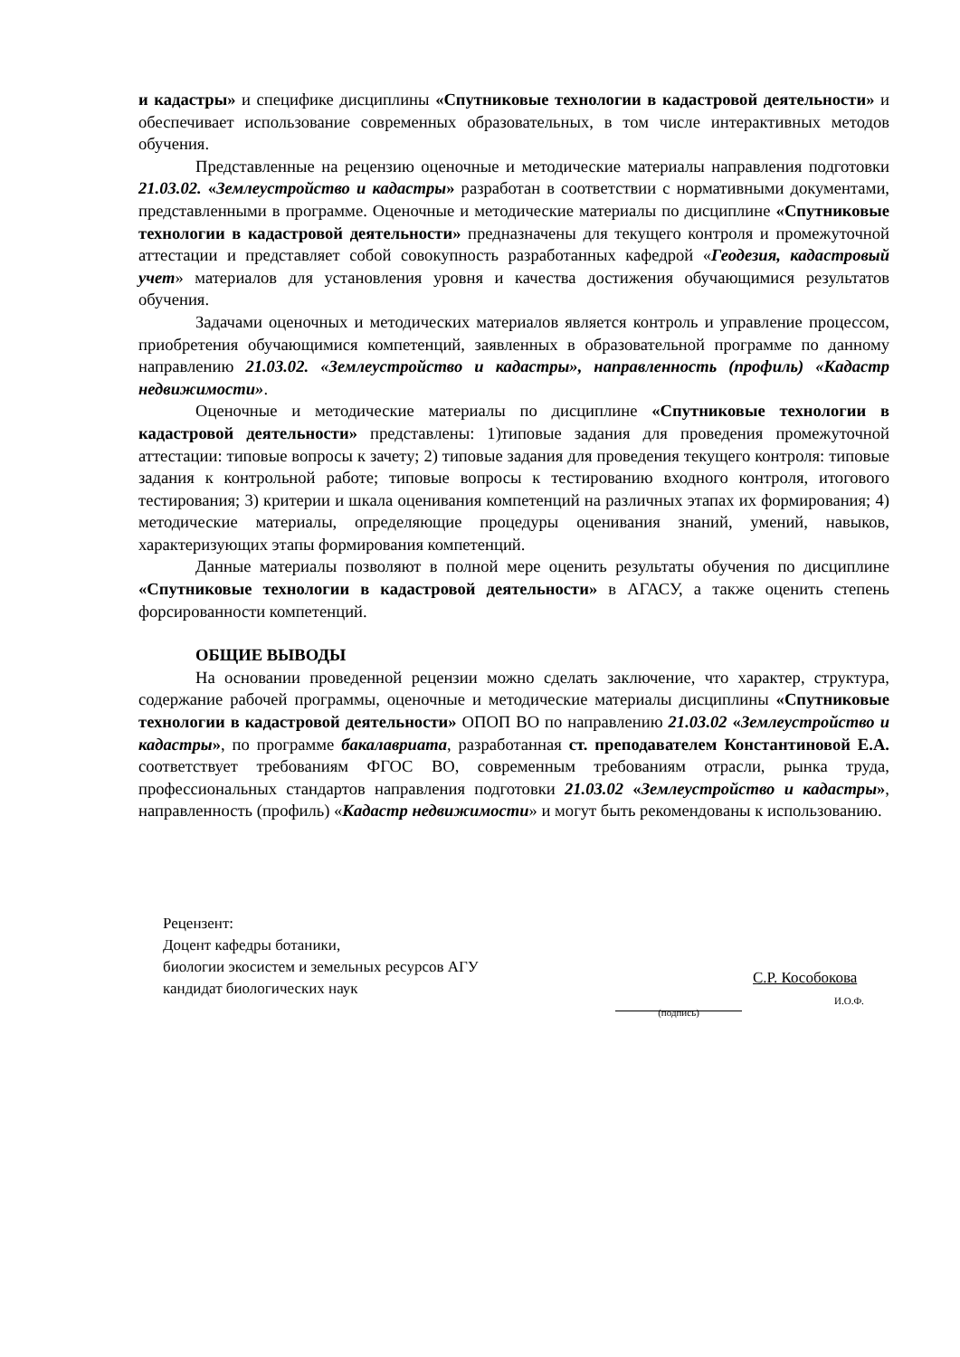и кадастры» и специфике дисциплины «Спутниковые технологии в кадастровой деятельности» и обеспечивает использование современных образовательных, в том числе интерактивных методов обучения.
Представленные на рецензию оценочные и методические материалы направления подготовки 21.03.02. «Землеустройство и кадастры» разработан в соответствии с нормативными документами, представленными в программе. Оценочные и методические материалы по дисциплине «Спутниковые технологии в кадастровой деятельности» предназначены для текущего контроля и промежуточной аттестации и представляет собой совокупность разработанных кафедрой «Геодезия, кадастровый учет» материалов для установления уровня и качества достижения обучающимися результатов обучения.
Задачами оценочных и методических материалов является контроль и управление процессом, приобретения обучающимися компетенций, заявленных в образовательной программе по данному направлению 21.03.02. «Землеустройство и кадастры», направленность (профиль) «Кадастр недвижимости».
Оценочные и методические материалы по дисциплине «Спутниковые технологии в кадастровой деятельности» представлены: 1)типовые задания для проведения промежуточной аттестации: типовые вопросы к зачету; 2) типовые задания для проведения текущего контроля: типовые задания к контрольной работе; типовые вопросы к тестированию входного контроля, итогового тестирования; 3) критерии и шкала оценивания компетенций на различных этапах их формирования; 4) методические материалы, определяющие процедуры оценивания знаний, умений, навыков, характеризующих этапы формирования компетенций.
Данные материалы позволяют в полной мере оценить результаты обучения по дисциплине «Спутниковые технологии в кадастровой деятельности» в АГАСУ, а также оценить степень форсированности компетенций.
ОБЩИЕ ВЫВОДЫ
На основании проведенной рецензии можно сделать заключение, что характер, структура, содержание рабочей программы, оценочные и методические материалы дисциплины «Спутниковые технологии в кадастровой деятельности» ОПОП ВО по направлению 21.03.02 «Землеустройство и кадастры», по программе бакалавриата, разработанная ст. преподавателем Константиновой Е.А. соответствует требованиям ФГОС ВО, современным требованиям отрасли, рынка труда, профессиональных стандартов направления подготовки 21.03.02 «Землеустройство и кадастры», направленность (профиль) «Кадастр недвижимости» и могут быть рекомендованы к использованию.
Рецензент:
Доцент кафедры ботаники,
биологии экосистем и земельных ресурсов АГУ
кандидат биологических наук
(подпись)
С.Р. Кособокова
И.О.Ф.